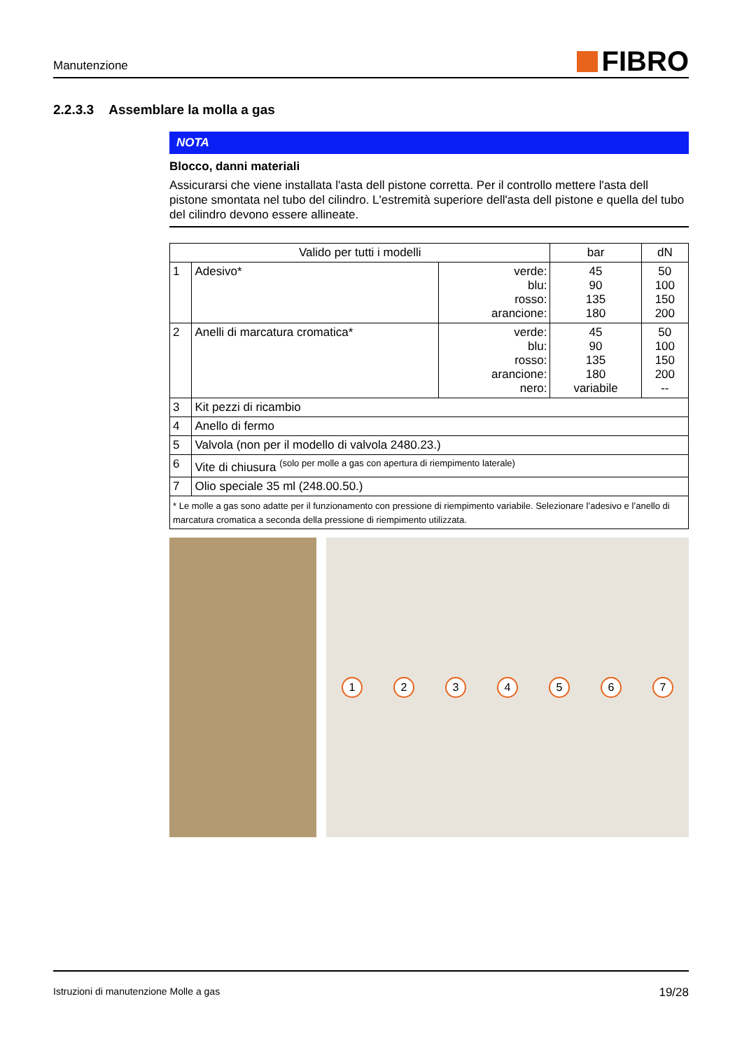Manutenzione
FIBRO
2.2.3.3 Assemblare la molla a gas
NOTA
Blocco, danni materiali
Assicurarsi che viene installata l'asta dell pistone corretta. Per il controllo mettere l'asta dell pistone smontata nel tubo del cilindro. L'estremità superiore dell'asta dell pistone e quella del tubo del cilindro devono essere allineate.
| Valido per tutti i modelli | | | bar | dN |
| --- | --- | --- | --- | --- |
| 1 | Adesivo* | verde: blu: rosso: arancione: | 45 90 135 180 | 50 100 150 200 |
| 2 | Anelli di marcatura cromatica* | verde: blu: rosso: arancione: nero: | 45 90 135 180 variabile | 50 100 150 200 -- |
| 3 | Kit pezzi di ricambio | | | |
| 4 | Anello di fermo | | | |
| 5 | Valvola (non per il modello di valvola 2480.23.) | | | |
| 6 | Vite di chiusura <sup>(solo per molle a gas con apertura di riempimento laterale)</sup> | | | |
| 7 | Olio speciale 35 ml (248.00.50.) | | | |
| * Le molle a gas sono adatte per il funzionamento con pressione di riempimento variabile. Selezionare l’adesivo e l’anello di marcatura cromatica a seconda della pressione di riempimento utilizzata. | | | | |
1234567
Istruzioni di manutenzione Molle a gas 19/28